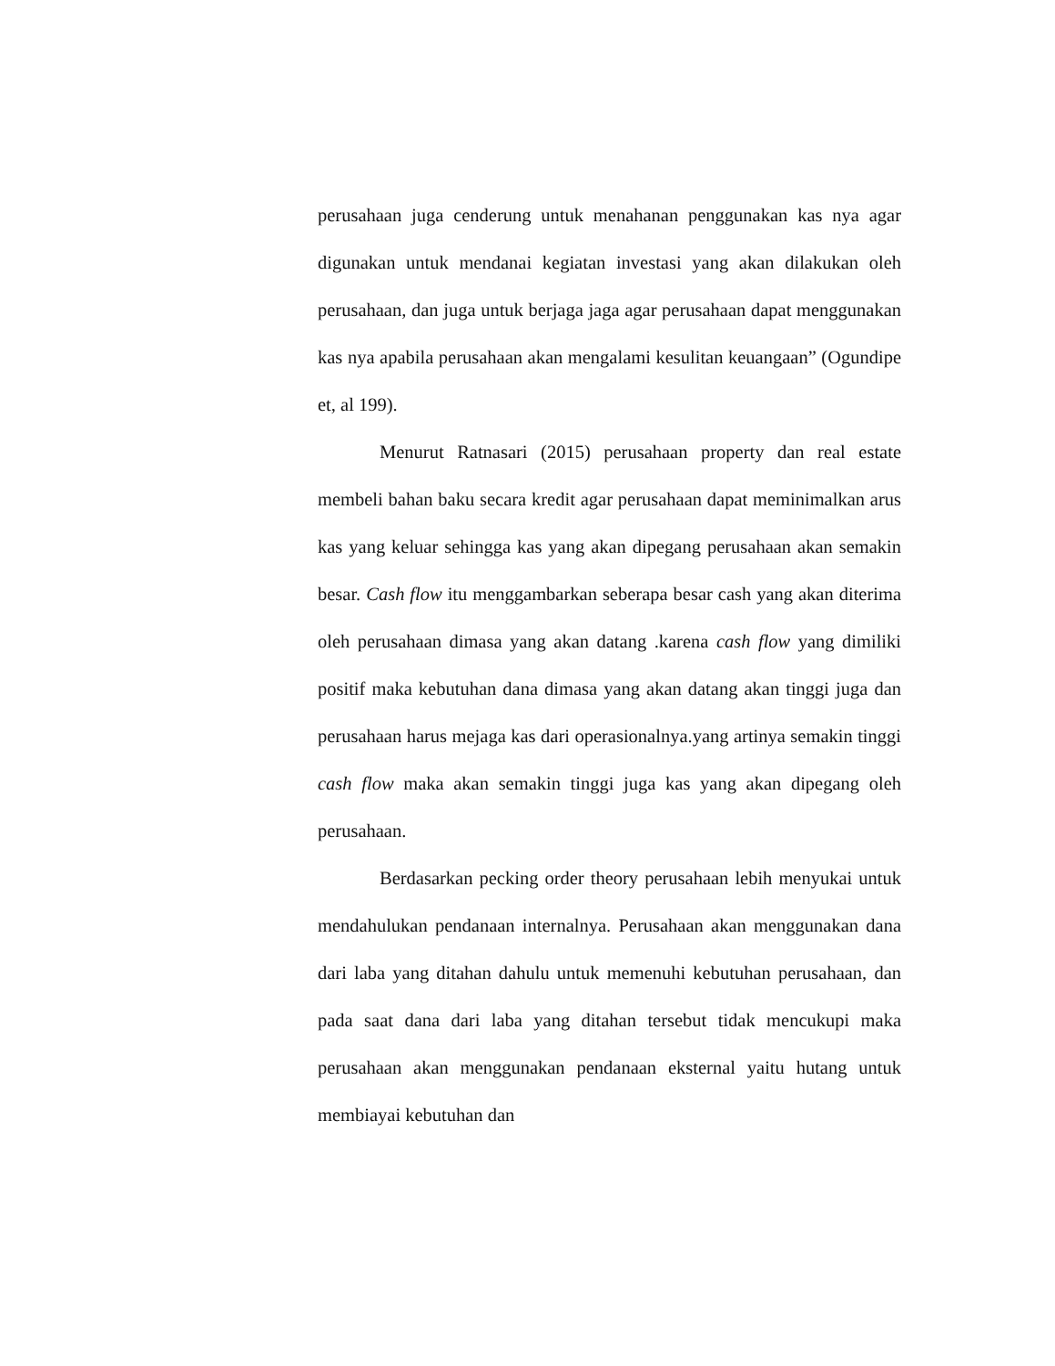perusahaan juga cenderung untuk menahanan penggunakan kas nya agar digunakan untuk mendanai kegiatan investasi yang akan dilakukan oleh perusahaan, dan juga untuk berjaga jaga agar perusahaan dapat menggunakan kas nya apabila perusahaan akan mengalami kesulitan keuangaan” (Ogundipe et, al 199).
Menurut Ratnasari (2015) perusahaan property dan real estate membeli bahan baku secara kredit agar perusahaan dapat meminimalkan arus kas yang keluar sehingga kas yang akan dipegang perusahaan akan semakin besar. Cash flow itu menggambarkan seberapa besar cash yang akan diterima oleh perusahaan dimasa yang akan datang .karena cash flow yang dimiliki positif maka kebutuhan dana dimasa yang akan datang akan tinggi juga dan perusahaan harus mejaga kas dari operasionalnya.yang artinya semakin tinggi cash flow maka akan semakin tinggi juga kas yang akan dipegang oleh perusahaan.
Berdasarkan pecking order theory perusahaan lebih menyukai untuk mendahulukan pendanaan internalnya. Perusahaan akan menggunakan dana dari laba yang ditahan dahulu untuk memenuhi kebutuhan perusahaan, dan pada saat dana dari laba yang ditahan tersebut tidak mencukupi maka perusahaan akan menggunakan pendanaan eksternal yaitu hutang untuk membiayai kebutuhan dan